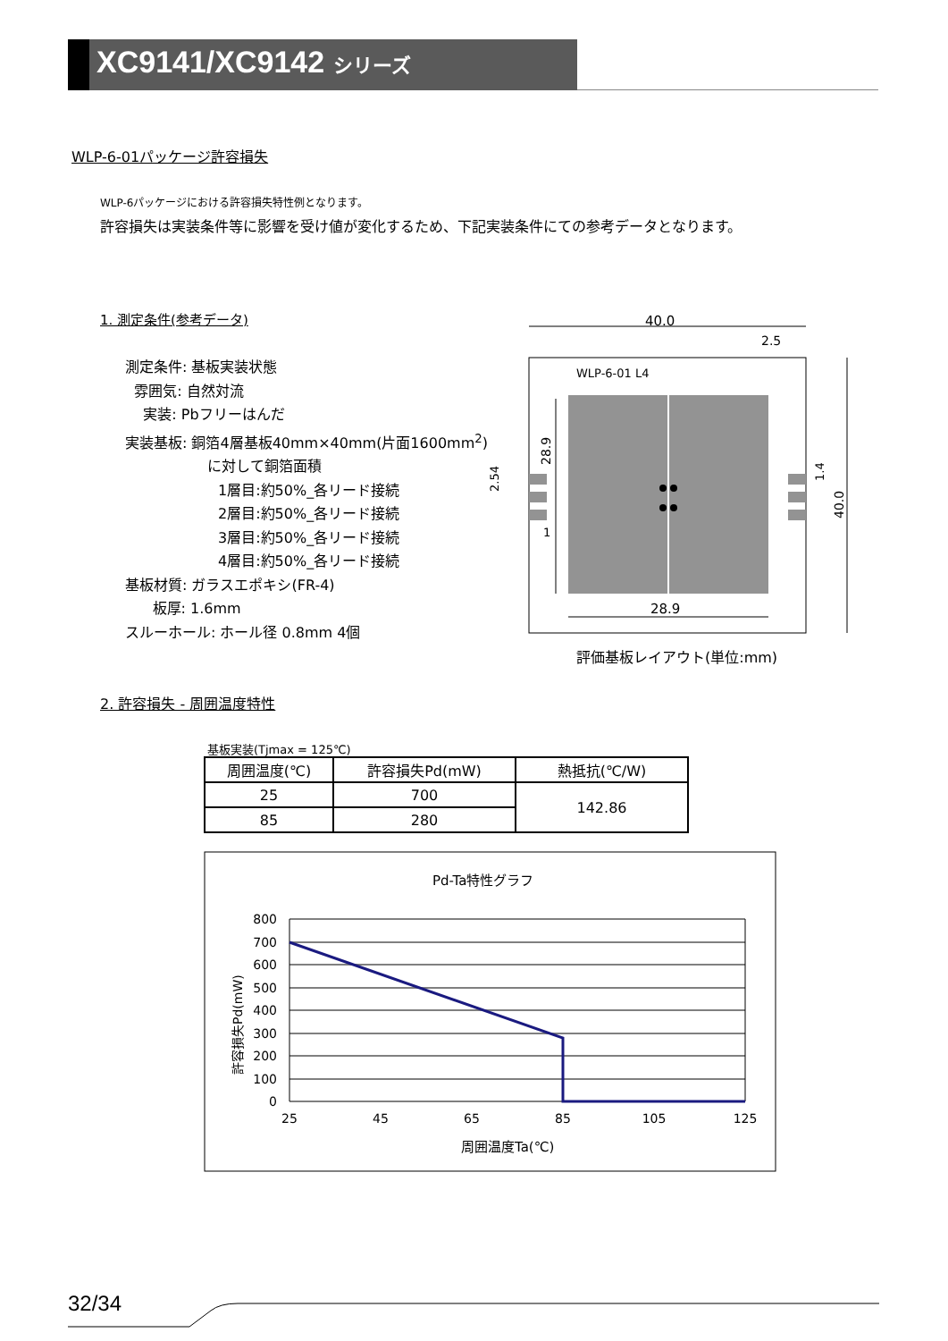XC9141/XC9142 シリーズ
WLP-6-01パッケージ許容損失
WLP-6パッケージにおける許容損失特性例となります。
許容損失は実装条件等に影響を受け値が変化するため、下記実装条件にての参考データとなります。
1. 測定条件(参考データ)
測定条件: 基板実装状態
雰囲気: 自然対流
実装: Pbフリーはんだ
実装基板: 銅箔4層基板40mm×40mm(片面1600mm<sup>2</sup>)
に対して銅箔面積
1層目:約50%_各リード接続
2層目:約50%_各リード接続
3層目:約50%_各リード接続
4層目:約50%_各リード接続
基板材質: ガラスエポキシ(FR-4)
板厚: 1.6mm
スルーホール: ホール径 0.8mm 4個
40.0
2.5
WLP-6-01 L4
28.9
2.54
1
28.9
40.0
1.4
評価基板レイアウト(単位:mm)
2. 許容損失 - 周囲温度特性
基板実装(Tjmax = 125℃)
| 周囲温度(℃) | 許容損失Pd(mW) | 熱抵抗(℃/W) |
| --- | --- | --- |
| 25 | 700 | 142.86 |
| 85 | 280 | |
Pd-Ta特性グラフ
800
700
600
500
400
300
200
100
0
25
45
65
85
105
125
周囲温度Ta(℃)
許容損失Pd(mW)
32/34